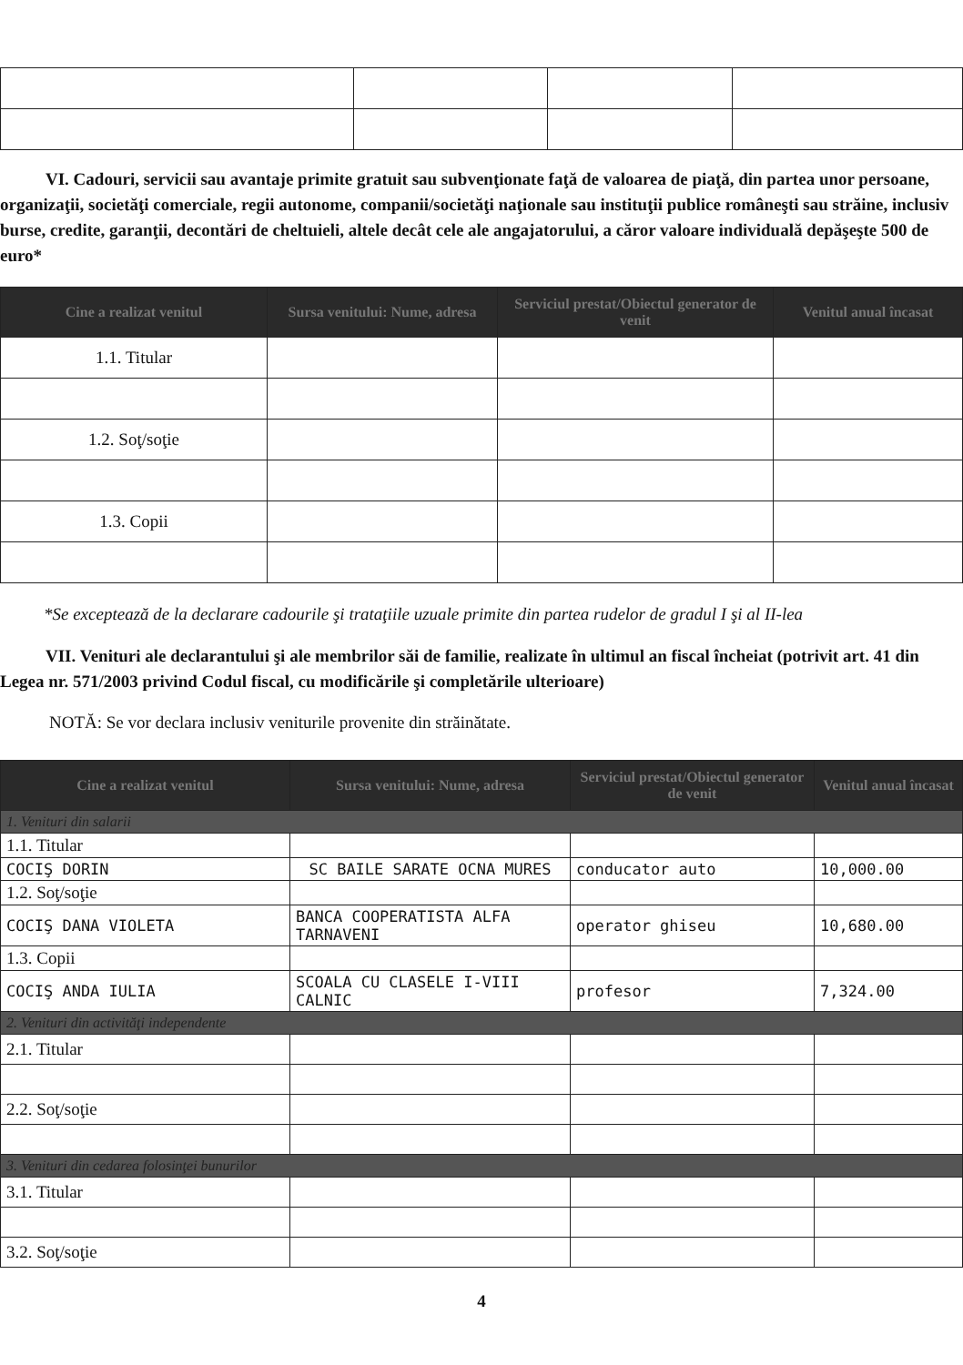VI. Cadouri, servicii sau avantaje primite gratuit sau subvenţionate faţă de valoarea de piaţă, din partea unor persoane, organizaţii, societăţi comerciale, regii autonome, companii/societăţi naţionale sau instituţii publice româneşti sau străine, inclusiv burse, credite, garanţii, decontări de cheltuieli, altele decât cele ale angajatorului, a căror valoare individuală depăşeşte 500 de euro*
| Cine a realizat venitul | Sursa venitului: Nume, adresa | Serviciul prestat/Obiectul generator de venit | Venitul anual încasat |
| --- | --- | --- | --- |
| 1.1. Titular | | | |
| 1.2. Soţ/soţie | | | |
| 1.3. Copii | | | |
*Se exceptează de la declarare cadourile şi trataţiile uzuale primite din partea rudelor de gradul I şi al II-lea
VII. Venituri ale declarantului şi ale membrilor săi de familie, realizate în ultimul an fiscal încheiat (potrivit art. 41 din Legea nr. 571/2003 privind Codul fiscal, cu modificările şi completările ulterioare)
NOTĂ: Se vor declara inclusiv veniturile provenite din străinătate.
| Cine a realizat venitul | Sursa venitului: Nume, adresa | Serviciul prestat/Obiectul generator de venit | Venitul anual încasat |
| --- | --- | --- | --- |
| 1. Venituri din salarii | | | |
| 1.1. Titular | | | |
| COCIŞ DORIN | SC BAILE SARATE OCNA MURES | conducator auto | 10,000.00 |
| 1.2. Soţ/soţie | | | |
| COCIŞ DANA VIOLETA | BANCA COOPERATISTA ALFA TARNAVENI | operator ghiseu | 10,680.00 |
| 1.3. Copii | | | |
| COCIŞ ANDA IULIA | SCOALA CU CLASELE I-VIII CALNIC | profesor | 7,324.00 |
| 2. Venituri din activităţi independente | | | |
| 2.1. Titular | | | |
| 2.2. Soţ/soţie | | | |
| 3. Venituri din cedarea folosinţei bunurilor | | | |
| 3.1. Titular | | | |
| 3.2. Soţ/soţie | | | |
4